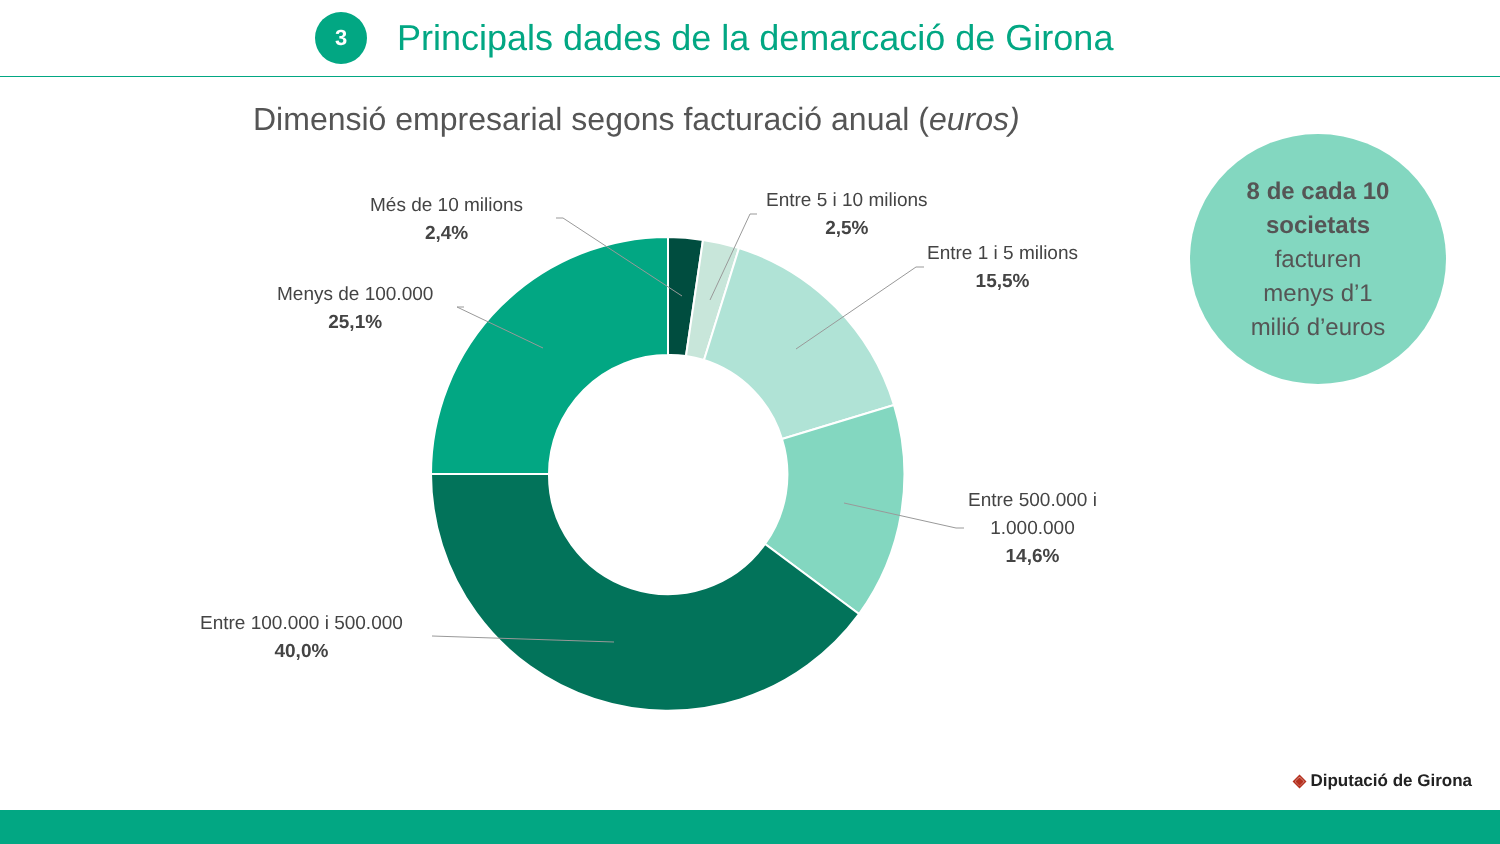3
Principals dades de la demarcació de Girona
Dimensió empresarial segons facturació anual (euros)
Més de 10 milions
2,4%
Entre 5 i 10 milions
2,5%
Entre 1 i 5 milions
15,5%
Menys de 100.000
25,1%
Entre 500.000 i
1.000.000
14,6%
Entre 100.000 i 500.000
40,0%
8 de cada 10
societats
facturen
menys d’1
milió d’euros
◈ Diputació de Girona